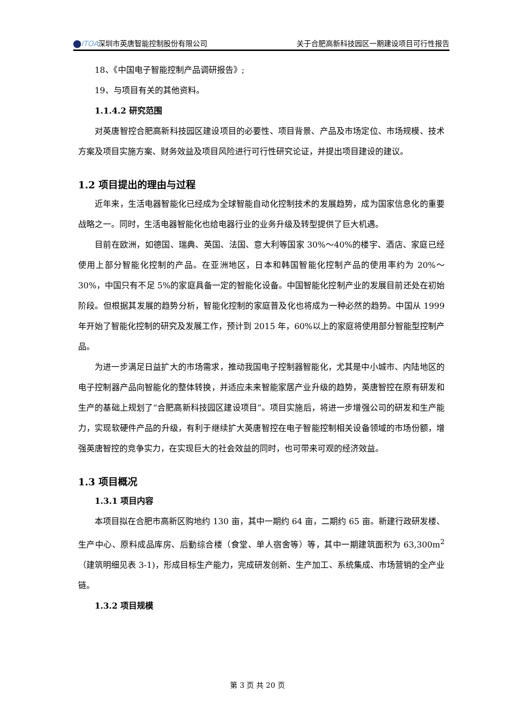ITOA深圳市英唐智能控制股份有限公司 关于合肥高新科技园区一期建设项目可行性报告
18、《中国电子智能控制产品调研报告》;
19、与项目有关的其他资料。
1.1.4.2 研究范围
对英唐智控合肥高新科技园区建设项目的必要性、项目背景、产品及市场定位、市场规模、技术方案及项目实施方案、财务效益及项目风险进行可行性研究论证，并提出项目建设的建议。
1.2 项目提出的理由与过程
近年来，生活电器智能化已经成为全球智能自动化控制技术的发展趋势，成为国家信息化的重要战略之一。同时，生活电器智能化也给电器行业的业务升级及转型提供了巨大机遇。
目前在欧洲，如德国、瑞典、英国、法国、意大利等国家 30%～40%的楼宇、酒店、家庭已经使用上部分智能化控制的产品。在亚洲地区，日本和韩国智能化控制产品的使用率约为 20%～30%，中国只有不足 5%的家庭具备一定的智能化设备。中国智能化控制产业的发展目前还处在初始阶段。但根据其发展的趋势分析，智能化控制的家庭普及化也将成为一种必然的趋势。中国从 1999 年开始了智能化控制的研究及发展工作，预计到 2015 年，60%以上的家庭将使用部分智能型控制产品。
为进一步满足日益扩大的市场需求，推动我国电子控制器智能化，尤其是中小城市、内陆地区的电子控制器产品向智能化的整体转换，并适应未来智能家居产业升级的趋势，英唐智控在原有研发和生产的基础上规划了“合肥高新科技园区建设项目”。项目实施后，将进一步增强公司的研发和生产能力，实现软硬件产品的升级，有利于继续扩大英唐智控在电子智能控制相关设备领域的市场份额，增强英唐智控的竞争实力，在实现巨大的社会效益的同时，也可带来可观的经济效益。
1.3 项目概况
1.3.1 项目内容
本项目拟在合肥市高新区购地约 130 亩，其中一期约 64 亩，二期约 65 亩。新建行政研发楼、生产中心、原料成品库房、后勤综合楼（食堂、单人宿舍等）等，其中一期建筑面积为 63,300m<sup>2</sup>（建筑明细见表 3-1)，形成目标生产能力，完成研发创新、生产加工、系统集成、市场营销的全产业链。
1.3.2 项目规模
第 3 页 共 20 页